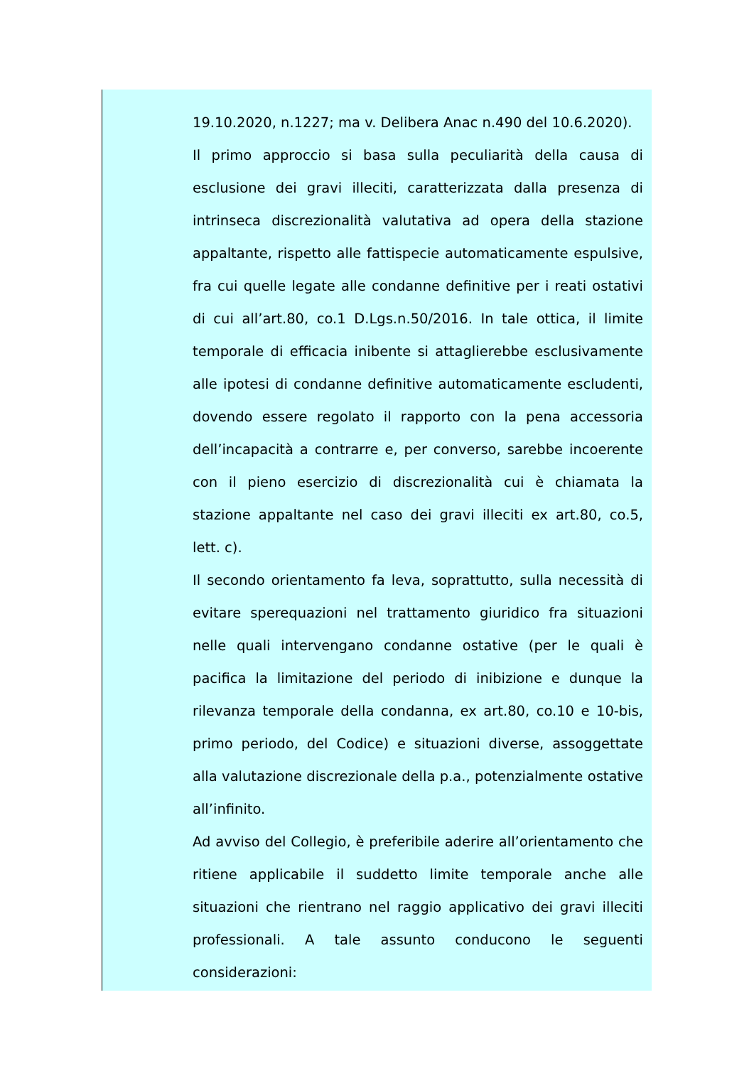19.10.2020, n.1227; ma v. Delibera Anac n.490 del 10.6.2020).
Il primo approccio si basa sulla peculiarità della causa di esclusione dei gravi illeciti, caratterizzata dalla presenza di intrinseca discrezionalità valutativa ad opera della stazione appaltante, rispetto alle fattispecie automaticamente espulsive, fra cui quelle legate alle condanne definitive per i reati ostativi di cui all’art.80, co.1 D.Lgs.n.50/2016. In tale ottica, il limite temporale di efficacia inibente si attaglierebbe esclusivamente alle ipotesi di condanne definitive automaticamente escludenti, dovendo essere regolato il rapporto con la pena accessoria dell’incapacità a contrarre e, per converso, sarebbe incoerente con il pieno esercizio di discrezionalità cui è chiamata la stazione appaltante nel caso dei gravi illeciti ex art.80, co.5, lett. c).
Il secondo orientamento fa leva, soprattutto, sulla necessità di evitare sperequazioni nel trattamento giuridico fra situazioni nelle quali intervengano condanne ostative (per le quali è pacifica la limitazione del periodo di inibizione e dunque la rilevanza temporale della condanna, ex art.80, co.10 e 10-bis, primo periodo, del Codice) e situazioni diverse, assoggettate alla valutazione discrezionale della p.a., potenzialmente ostative all’infinito.
Ad avviso del Collegio, è preferibile aderire all’orientamento che ritiene applicabile il suddetto limite temporale anche alle situazioni che rientrano nel raggio applicativo dei gravi illeciti professionali. A tale assunto conducono le seguenti considerazioni: